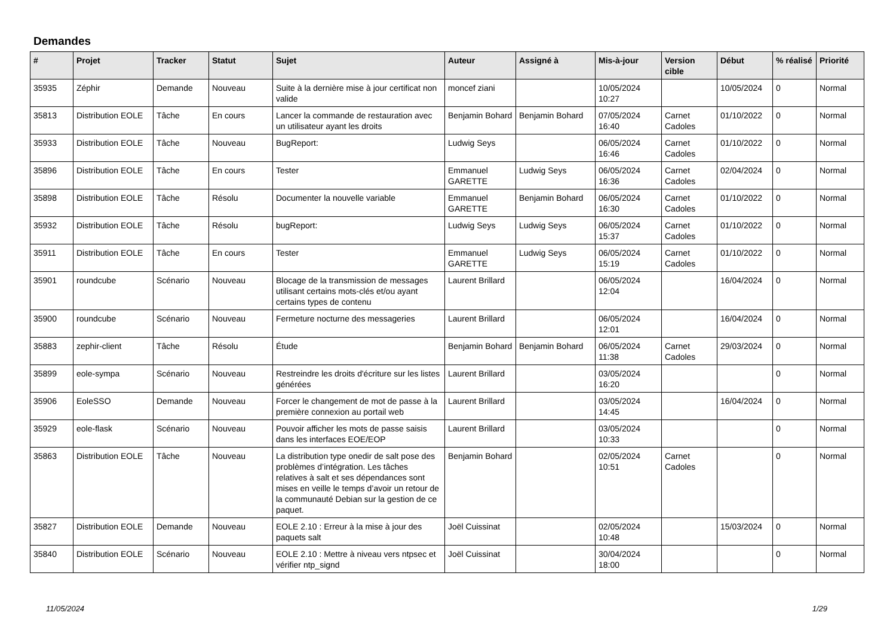Demandes
| # | Projet | Tracker | Statut | Sujet | Auteur | Assigné à | Mis-à-jour | Version cible | Début | % réalisé | Priorité |
| --- | --- | --- | --- | --- | --- | --- | --- | --- | --- | --- | --- |
| 35935 | Zéphir | Demande | Nouveau | Suite à la dernière mise à jour certificat non valide | moncef ziani | | 10/05/2024 10:27 | | 10/05/2024 | 0 | Normal |
| 35813 | Distribution EOLE | Tâche | En cours | Lancer la commande de restauration avec un utilisateur ayant les droits | Benjamin Bohard | Benjamin Bohard | 07/05/2024 16:40 | Carnet Cadoles | 01/10/2022 | 0 | Normal |
| 35933 | Distribution EOLE | Tâche | Nouveau | BugReport: | Ludwig Seys | | 06/05/2024 16:46 | Carnet Cadoles | 01/10/2022 | 0 | Normal |
| 35896 | Distribution EOLE | Tâche | En cours | Tester | Emmanuel GARETTE | Ludwig Seys | 06/05/2024 16:36 | Carnet Cadoles | 02/04/2024 | 0 | Normal |
| 35898 | Distribution EOLE | Tâche | Résolu | Documenter la nouvelle variable | Emmanuel GARETTE | Benjamin Bohard | 06/05/2024 16:30 | Carnet Cadoles | 01/10/2022 | 0 | Normal |
| 35932 | Distribution EOLE | Tâche | Résolu | bugReport: | Ludwig Seys | Ludwig Seys | 06/05/2024 15:37 | Carnet Cadoles | 01/10/2022 | 0 | Normal |
| 35911 | Distribution EOLE | Tâche | En cours | Tester | Emmanuel GARETTE | Ludwig Seys | 06/05/2024 15:19 | Carnet Cadoles | 01/10/2022 | 0 | Normal |
| 35901 | roundcube | Scénario | Nouveau | Blocage de la transmission de messages utilisant certains mots-clés et/ou ayant certains types de contenu | Laurent Brillard | | 06/05/2024 12:04 | | 16/04/2024 | 0 | Normal |
| 35900 | roundcube | Scénario | Nouveau | Fermeture nocturne des messageries | Laurent Brillard | | 06/05/2024 12:01 | | 16/04/2024 | 0 | Normal |
| 35883 | zephir-client | Tâche | Résolu | Étude | Benjamin Bohard | Benjamin Bohard | 06/05/2024 11:38 | Carnet Cadoles | 29/03/2024 | 0 | Normal |
| 35899 | eole-sympa | Scénario | Nouveau | Restreindre les droits d'écriture sur les listes générées | Laurent Brillard | | 03/05/2024 16:20 | | | 0 | Normal |
| 35906 | EoleSSO | Demande | Nouveau | Forcer le changement de mot de passe à la première connexion au portail web | Laurent Brillard | | 03/05/2024 14:45 | | 16/04/2024 | 0 | Normal |
| 35929 | eole-flask | Scénario | Nouveau | Pouvoir afficher les mots de passe saisis dans les interfaces EOE/EOP | Laurent Brillard | | 03/05/2024 10:33 | | | 0 | Normal |
| 35863 | Distribution EOLE | Tâche | Nouveau | La distribution type onedir de salt pose des problèmes d’intégration. Les tâches relatives à salt et ses dépendances sont mises en veille le temps d’avoir un retour de la communauté Debian sur la gestion de ce paquet. | Benjamin Bohard | | 02/05/2024 10:51 | Carnet Cadoles | | 0 | Normal |
| 35827 | Distribution EOLE | Demande | Nouveau | EOLE 2.10 : Erreur à la mise à jour des paquets salt | Joël Cuissinat | | 02/05/2024 10:48 | | 15/03/2024 | 0 | Normal |
| 35840 | Distribution EOLE | Scénario | Nouveau | EOLE 2.10 : Mettre à niveau vers ntpsec et vérifier ntp_signd | Joël Cuissinat | | 30/04/2024 18:00 | | | 0 | Normal |
11/05/2024 1/29